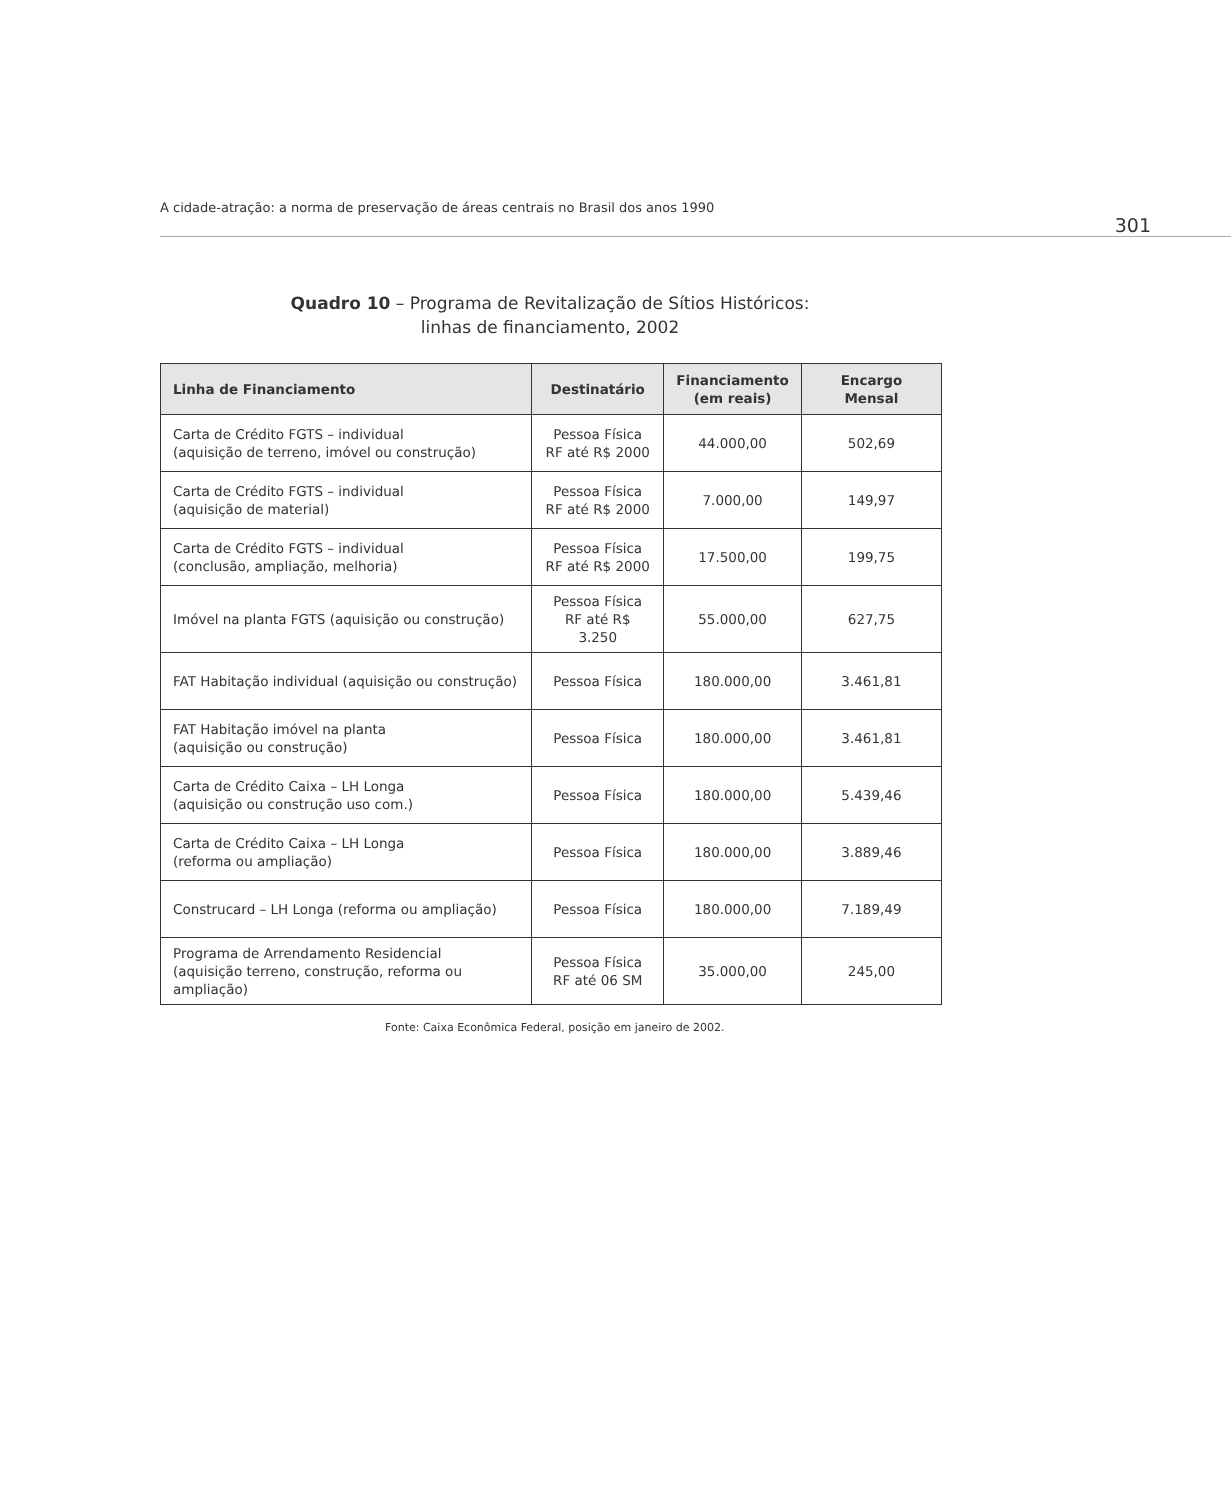A cidade-atração: a norma de preservação de áreas centrais no Brasil dos anos 1990 301
Quadro 10 – Programa de Revitalização de Sítios Históricos:
linhas de financiamento, 2002
| Linha de Financiamento | Destinatário | Financiamento (em reais) | Encargo Mensal |
| --- | --- | --- | --- |
| Carta de Crédito FGTS – individual (aquisição de terreno, imóvel ou construção) | Pessoa Física RF até R$ 2000 | 44.000,00 | 502,69 |
| Carta de Crédito FGTS – individual (aquisição de material) | Pessoa Física RF até R$ 2000 | 7.000,00 | 149,97 |
| Carta de Crédito FGTS – individual (conclusão, ampliação, melhoria) | Pessoa Física RF até R$ 2000 | 17.500,00 | 199,75 |
| Imóvel na planta FGTS (aquisição ou construção) | Pessoa Física RF até R$ 3.250 | 55.000,00 | 627,75 |
| FAT Habitação individual (aquisição ou construção) | Pessoa Física | 180.000,00 | 3.461,81 |
| FAT Habitação imóvel na planta (aquisição ou construção) | Pessoa Física | 180.000,00 | 3.461,81 |
| Carta de Crédito Caixa – LH Longa (aquisição ou construção uso com.) | Pessoa Física | 180.000,00 | 5.439,46 |
| Carta de Crédito Caixa – LH Longa (reforma ou ampliação) | Pessoa Física | 180.000,00 | 3.889,46 |
| Construcard – LH Longa (reforma ou ampliação) | Pessoa Física | 180.000,00 | 7.189,49 |
| Programa de Arrendamento Residencial (aquisição terreno, construção, reforma ou ampliação) | Pessoa Física RF até 06 SM | 35.000,00 | 245,00 |
Fonte: Caixa Econômica Federal, posição em janeiro de 2002.